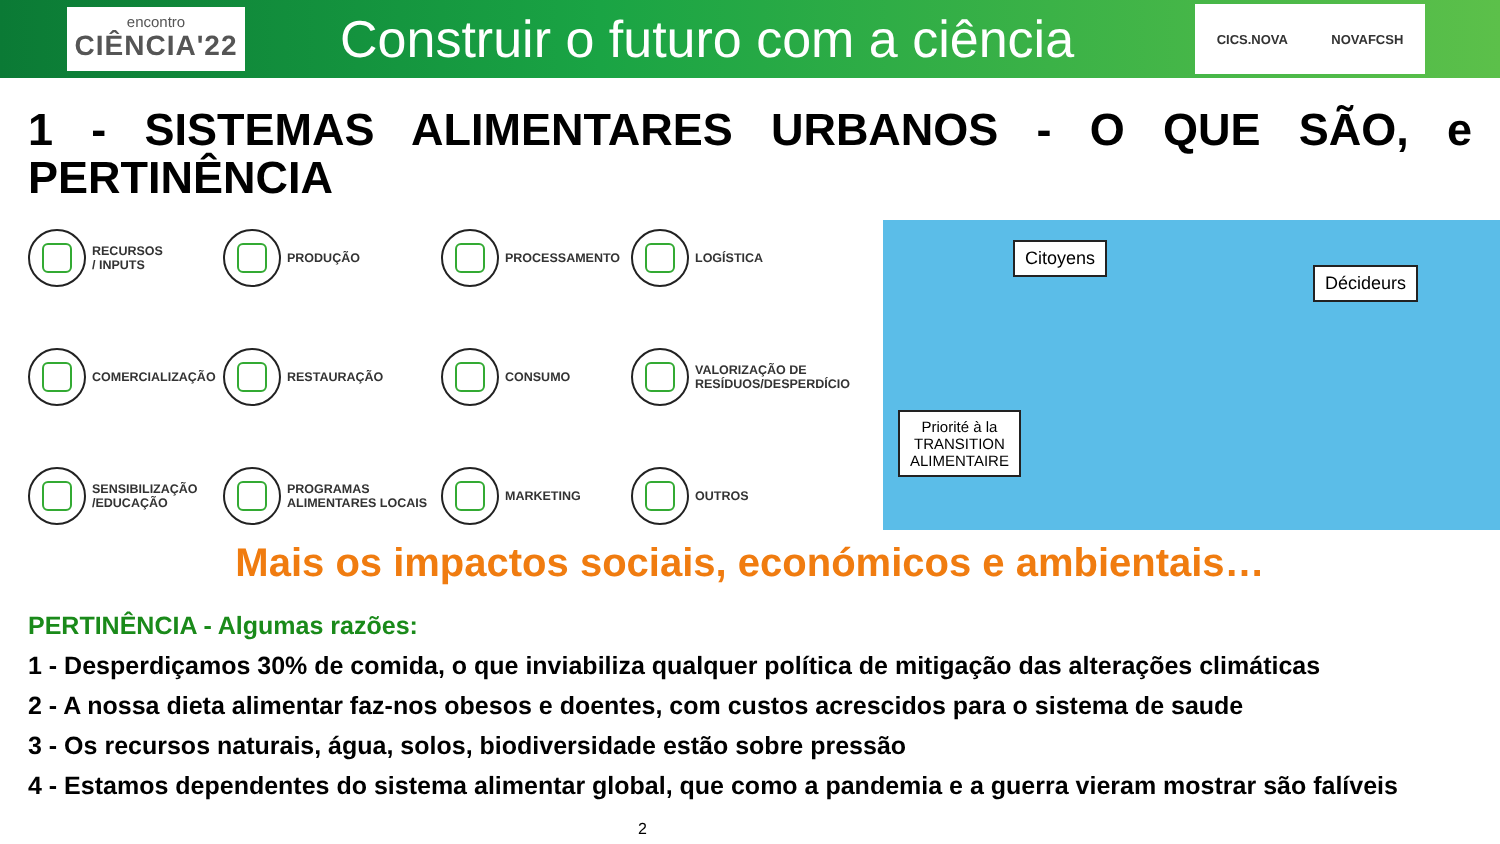encontro
CIÊNCIA'22
Construir o futuro com a ciência
CICS.NOVA NOVAFCSH
1 - SISTEMAS ALIMENTARES URBANOS - O QUE SÃO, e PERTINÊNCIA
RECURSOS
/ INPUTS
PRODUÇÃO
PROCESSAMENTO
LOGÍSTICA
COMERCIALIZAÇÃO
RESTAURAÇÃO
CONSUMO
VALORIZAÇÃO DE
RESÍDUOS/DESPERDÍCIO
SENSIBILIZAÇÃO
/EDUCAÇÃO
PROGRAMAS
ALIMENTARES LOCAIS
MARKETING
OUTROS
Citoyens
Décideurs
Priorité à la
TRANSITION
ALIMENTAIRE
Mais os impactos sociais, económicos e ambientais…
PERTINÊNCIA - Algumas razões:
1 - Desperdiçamos 30% de comida, o que inviabiliza qualquer política de mitigação das alterações climáticas
2 - A nossa dieta alimentar faz-nos obesos e doentes, com custos acrescidos para o sistema de saude
3 - Os recursos naturais, água, solos, biodiversidade estão sobre pressão
4 - Estamos dependentes do sistema alimentar global, que como a pandemia e a guerra vieram mostrar são falíveis 2